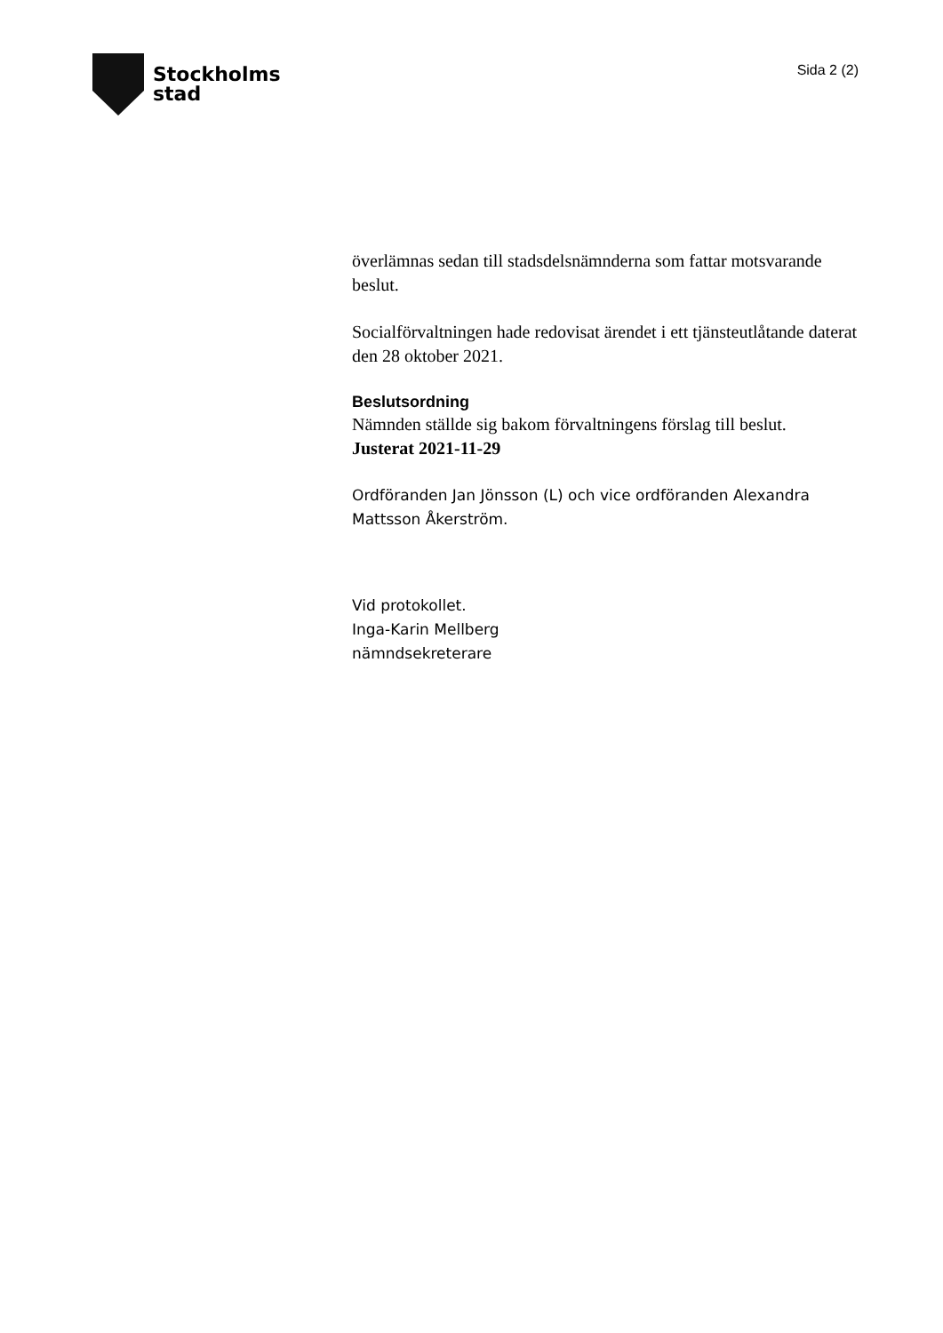Stockholms
stad
Sida 2 (2)
överlämnas sedan till stadsdelsnämnderna som fattar motsvarande beslut.
Socialförvaltningen hade redovisat ärendet i ett tjänsteutlåtande daterat den 28 oktober 2021.
Beslutsordning
Nämnden ställde sig bakom förvaltningens förslag till beslut.
Justerat 2021-11-29
Ordföranden Jan Jönsson (L) och vice ordföranden Alexandra Mattsson Åkerström.
Vid protokollet.
Inga-Karin Mellberg
nämndsekreterare